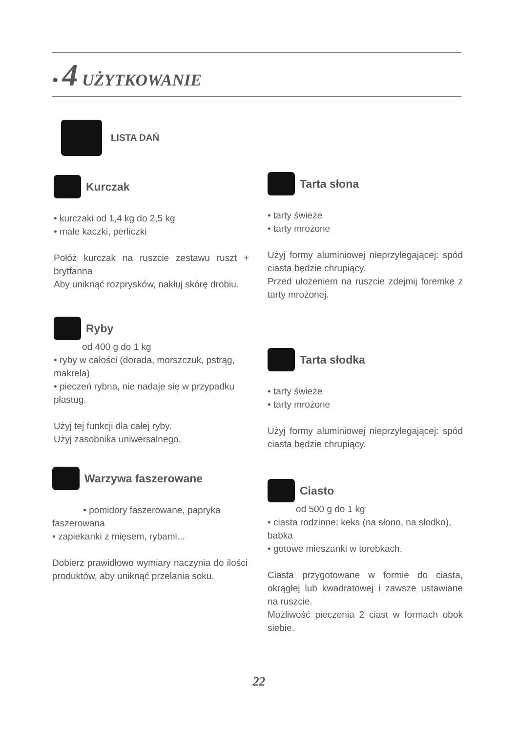• 4 UŻYTKOWANIE
LISTA DAŃ
Kurczak
• kurczaki od 1,4 kg do 2,5 kg
• małe kaczki, perliczki
Połóż kurczak na ruszcie zestawu ruszt + brytfanna
Aby uniknąć rozprysków, nakłuj skórę drobiu.
Ryby
od 400 g do 1 kg
• ryby w całości (dorada, morszczuk, pstrąg, makrela)
• pieczeń rybna, nie nadaje się w przypadku płastug.
Użyj tej funkcji dla całej ryby.
Użyj zasobnika uniwersalnego.
Warzywa faszerowane
• pomidory faszerowane, papryka faszerowana
• zapiekanki z mięsem, rybami...
Dobierz prawidłowo wymiary naczynia do ilości produktów, aby uniknąć przelania soku.
Tarta słona
• tarty świeże
• tarty mrożone
Użyj formy aluminiowej nieprzylegającej: spód ciasta będzie chrupiący.
Przed ułożeniem na ruszcie zdejmij foremkę z tarty mrożonej.
Tarta słodka
• tarty świeże
• tarty mrożone
Użyj formy aluminiowej nieprzylegającej: spód ciasta będzie chrupiący.
Ciasto
od 500 g do 1 kg
• ciasta rodzinne: keks (na słono, na słodko), babka
• gotowe mieszanki w torebkach.
Ciasta przygotowane w formie do ciasta, okrągłej lub kwadratowej i zawsze ustawiane na ruszcie.
Możliwość pieczenia 2 ciast w formach obok siebie.
22